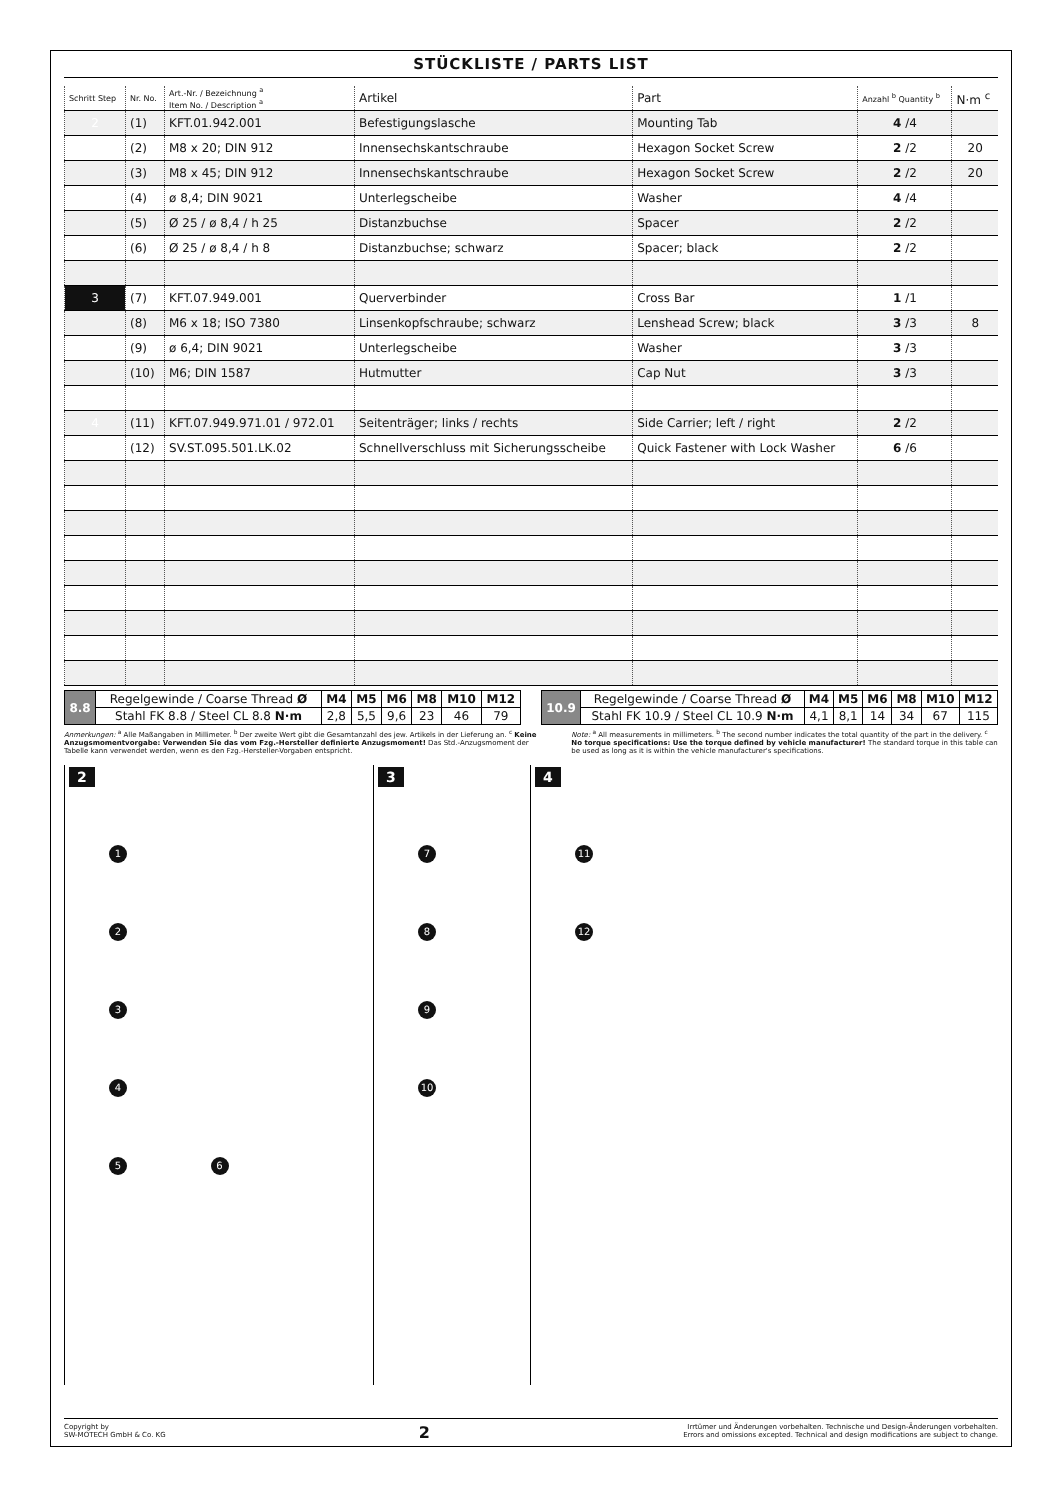STÜCKLISTE / PARTS LIST
| Schritt Step | Nr. No. | Art.-Nr. / Bezeichnung <sup>a</sup> Item No. / Description <sup>a</sup> | Artikel | Part | Anzahl <sup>b</sup> Quantity <sup>b</sup> | N·m <sup>c</sup> |
| --- | --- | --- | --- | --- | --- | --- |
| 2 | (1) | KFT.01.942.001 | Befestigungslasche | Mounting Tab | 4 /4 | |
| | (2) | M8 x 20; DIN 912 | Innensechskantschraube | Hexagon Socket Screw | 2 /2 | 20 |
| | (3) | M8 x 45; DIN 912 | Innensechskantschraube | Hexagon Socket Screw | 2 /2 | 20 |
| | (4) | ø 8,4; DIN 9021 | Unterlegscheibe | Washer | 4 /4 | |
| | (5) | Ø 25 / ø 8,4 / h 25 | Distanzbuchse | Spacer | 2 /2 | |
| | (6) | Ø 25 / ø 8,4 / h 8 | Distanzbuchse; schwarz | Spacer; black | 2 /2 | |
| 3 | (7) | KFT.07.949.001 | Querverbinder | Cross Bar | 1 /1 | |
| | (8) | M6 x 18; ISO 7380 | Linsenkopfschraube; schwarz | Lenshead Screw; black | 3 /3 | 8 |
| | (9) | ø 6,4; DIN 9021 | Unterlegscheibe | Washer | 3 /3 | |
| | (10) | M6; DIN 1587 | Hutmutter | Cap Nut | 3 /3 | |
| 4 | (11) | KFT.07.949.971.01 / 972.01 | Seitenträger; links / rechts | Side Carrier; left / right | 2 /2 | |
| | (12) | SV.ST.095.501.LK.02 | Schnellverschluss mit Sicherungsscheibe | Quick Fastener with Lock Washer | 6 /6 | |
| 8.8 | Regelgewinde / Coarse Thread Ø | M4 | M5 | M6 | M8 | M10 | M12 |
| | Stahl FK 8.8 / Steel CL 8.8 N·m | 2,8 | 5,5 | 9,6 | 23 | 46 | 79 |
| 10.9 | Regelgewinde / Coarse Thread Ø | M4 | M5 | M6 | M8 | M10 | M12 |
| | Stahl FK 10.9 / Steel CL 10.9 N·m | 4,1 | 8,1 | 14 | 34 | 67 | 115 |
Anmerkungen: <sup>a</sup> Alle Maßangaben in Millimeter. <sup>b</sup> Der zweite Wert gibt die Gesamtanzahl des jew. Artikels in der Lieferung an. <sup>c</sup> Keine Anzugsmomentvorgabe: Verwenden Sie das vom Fzg.-Hersteller definierte Anzugsmoment! Das Std.-Anzugsmoment der Tabelle kann verwendet werden, wenn es den Fzg.-Hersteller-Vorgaben entspricht.
Note: <sup>a</sup> All measurements in millimeters. <sup>b</sup> The second number indicates the total quantity of the part in the delivery. <sup>c</sup> No torque specifications: Use the torque defined by vehicle manufacturer! The standard torque in this table can be used as long as it is within the vehicle manufacturer's specifications.
2
1
2
3
4
5 6
3
7
8
9
10
4
11
12
Copyright by
SW-MOTECH GmbH & Co. KG
2
Irrtümer und Änderungen vorbehalten. Technische und Design-Änderungen vorbehalten.
Errors and omissions excepted. Technical and design modifications are subject to change.